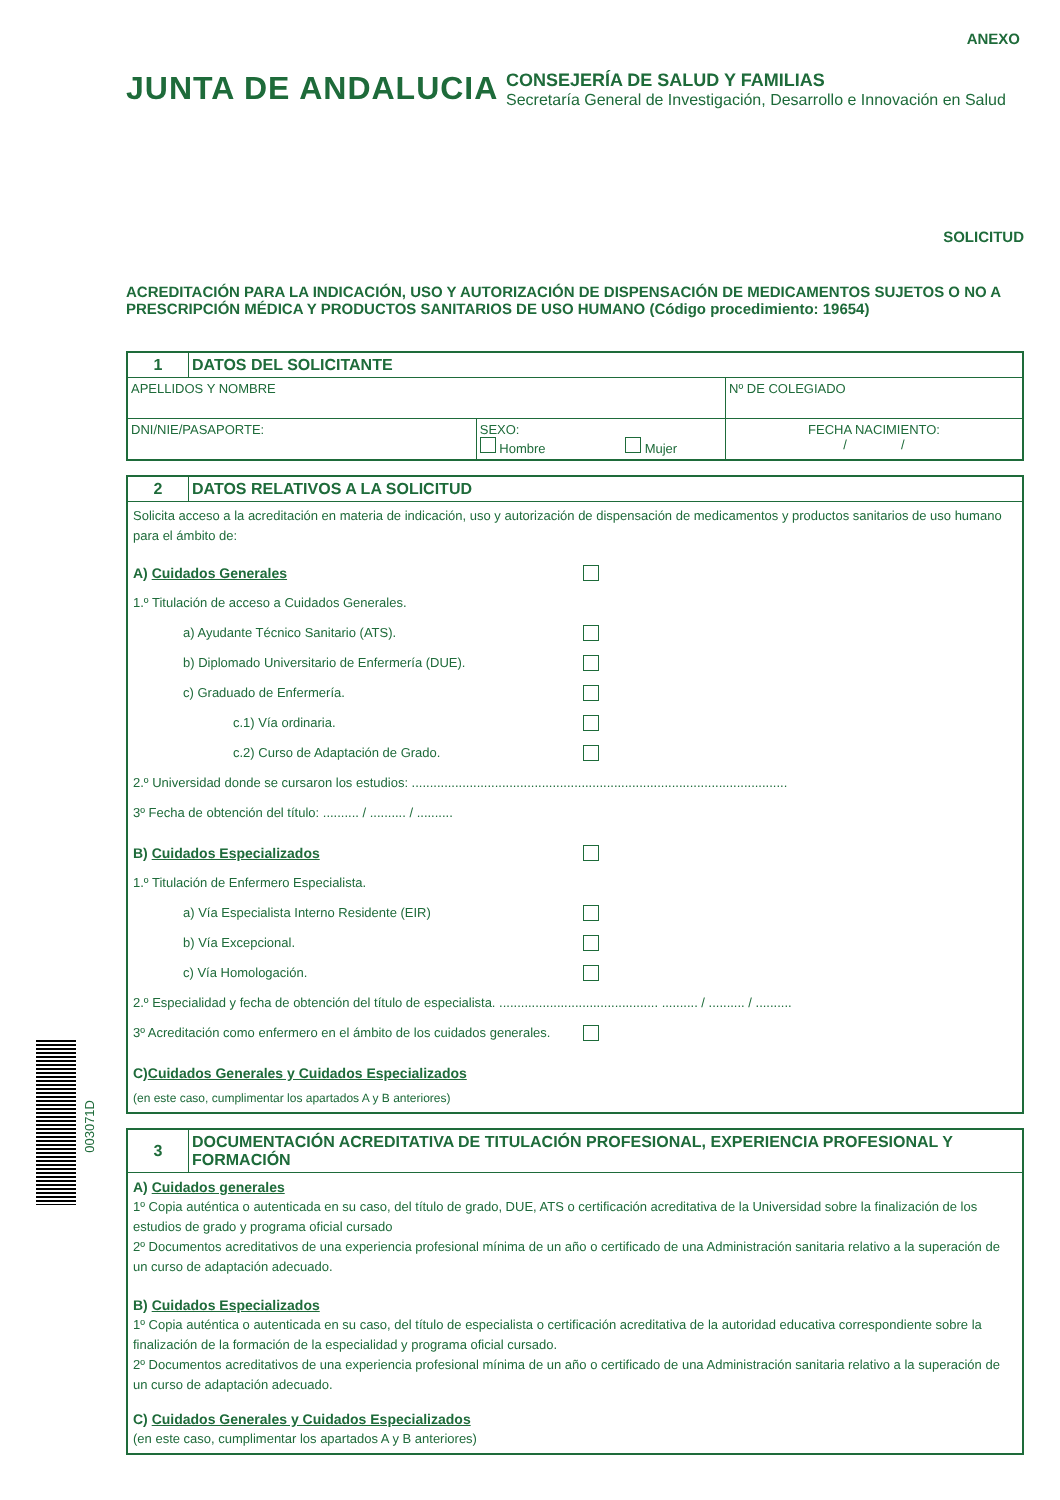ANEXO
JUNTA DE ANDALUCIA
CONSEJERÍA DE SALUD Y FAMILIAS
Secretaría General de Investigación, Desarrollo e Innovación en Salud
SOLICITUD
ACREDITACIÓN PARA LA INDICACIÓN, USO Y AUTORIZACIÓN DE DISPENSACIÓN DE MEDICAMENTOS SUJETOS O NO A PRESCRIPCIÓN MÉDICA Y PRODUCTOS SANITARIOS DE USO HUMANO (Código procedimiento: 19654)
| 1 | DATOS DEL SOLICITANTE | | |
| APELLIDOS Y NOMBRE | | | Nº DE COLEGIADO |
| DNI/NIE/PASAPORTE: | | SEXO: Hombre Mujer | FECHA NACIMIENTO: / / |
| 2 | DATOS RELATIVOS A LA SOLICITUD |
| Solicita acceso a la acreditación en materia de indicación, uso y autorización de dispensación de medicamentos y productos sanitarios de uso humano para el ámbito de: A) Cuidados Generales 1.º Titulación de acceso a Cuidados Generales. a) Ayudante Técnico Sanitario (ATS). b) Diplomado Universitario de Enfermería (DUE). c) Graduado de Enfermería. c.1) Vía ordinaria. c.2) Curso de Adaptación de Grado. 2.º Universidad donde se cursaron los estudios: ........................................................................................................ 3º Fecha de obtención del título: .......... / .......... / .......... B) Cuidados Especializados 1.º Titulación de Enfermero Especialista. a) Vía Especialista Interno Residente (EIR) b) Vía Excepcional. c) Vía Homologación. 2.º Especialidad y fecha de obtención del título de especialista. ............................................ .......... / .......... / .......... 3º Acreditación como enfermero en el ámbito de los cuidados generales. C) Cuidados Generales y Cuidados Especializados (en este caso, cumplimentar los apartados A y B anteriores) | |
| 3 | DOCUMENTACIÓN ACREDITATIVA DE TITULACIÓN PROFESIONAL, EXPERIENCIA PROFESIONAL Y FORMACIÓN |
| A) Cuidados generales 1º Copia auténtica o autenticada en su caso, del título de grado, DUE, ATS o certificación acreditativa de la Universidad sobre la finalización de los estudios de grado y programa oficial cursado 2º Documentos acreditativos de una experiencia profesional mínima de un año o certificado de una Administración sanitaria relativo a la superación de un curso de adaptación adecuado. B) Cuidados Especializados 1º Copia auténtica o autenticada en su caso, del título de especialista o certificación acreditativa de la autoridad educativa correspondiente sobre la finalización de la formación de la especialidad y programa oficial cursado. 2º Documentos acreditativos de una experiencia profesional mínima de un año o certificado de una Administración sanitaria relativo a la superación de un curso de adaptación adecuado. C) Cuidados Generales y Cuidados Especializados (en este caso, cumplimentar los apartados A y B anteriores) | |
003071D